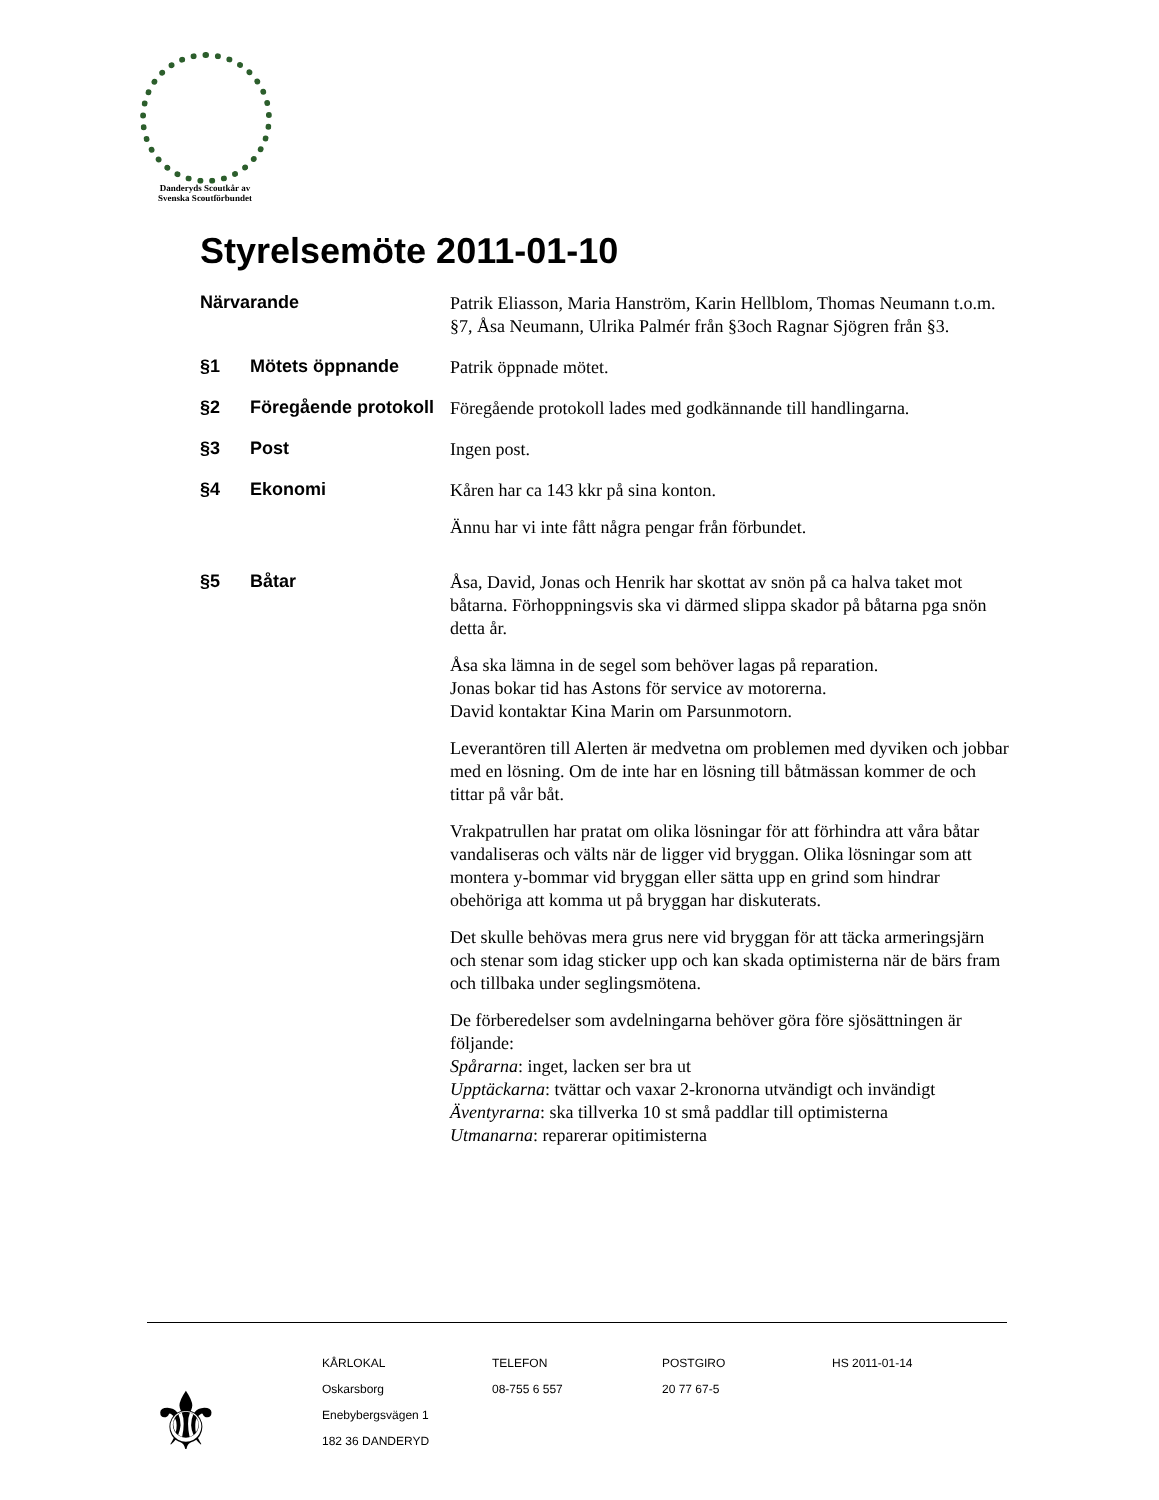Danderyds Scoutkår av
Svenska Scoutförbundet
Styrelsemöte 2011-01-10
Närvarande
Patrik Eliasson, Maria Hanström, Karin Hellblom, Thomas Neumann t.o.m. §7, Åsa Neumann, Ulrika Palmér från §3och Ragnar Sjögren från §3.
§1 Mötets öppnande
Patrik öppnade mötet.
§2 Föregående protokoll
Föregående protokoll lades med godkännande till handlingarna.
§3 Post
Ingen post.
§4 Ekonomi
Kåren har ca 143 kkr på sina konton.
Ännu har vi inte fått några pengar från förbundet.
§5 Båtar
Åsa, David, Jonas och Henrik har skottat av snön på ca halva taket mot båtarna. Förhoppningsvis ska vi därmed slippa skador på båtarna pga snön detta år.
Åsa ska lämna in de segel som behöver lagas på reparation.
Jonas bokar tid has Astons för service av motorerna.
David kontaktar Kina Marin om Parsunmotorn.
Leverantören till Alerten är medvetna om problemen med dyviken och jobbar med en lösning. Om de inte har en lösning till båtmässan kommer de och tittar på vår båt.
Vrakpatrullen har pratat om olika lösningar för att förhindra att våra båtar vandaliseras och välts när de ligger vid bryggan. Olika lösningar som att montera y-bommar vid bryggan eller sätta upp en grind som hindrar obehöriga att komma ut på bryggan har diskuterats.
Det skulle behövas mera grus nere vid bryggan för att täcka armeringsjärn och stenar som idag sticker upp och kan skada optimisterna när de bärs fram och tillbaka under seglingsmötena.
De förberedelser som avdelningarna behöver göra före sjösättningen är följande:
Spårarna: inget, lacken ser bra ut
Upptäckarna: tvättar och vaxar 2-kronorna utvändigt och invändigt
Äventyrarna: ska tillverka 10 st små paddlar till optimisterna
Utmanarna: reparerar opitimisterna
⚜
KÅRLOKAL
Oskarsborg
Enebybergsvägen 1
182 36 DANDERYD
TELEFON
08-755 6 557
POSTGIRO
20 77 67-5
HS 2011-01-14